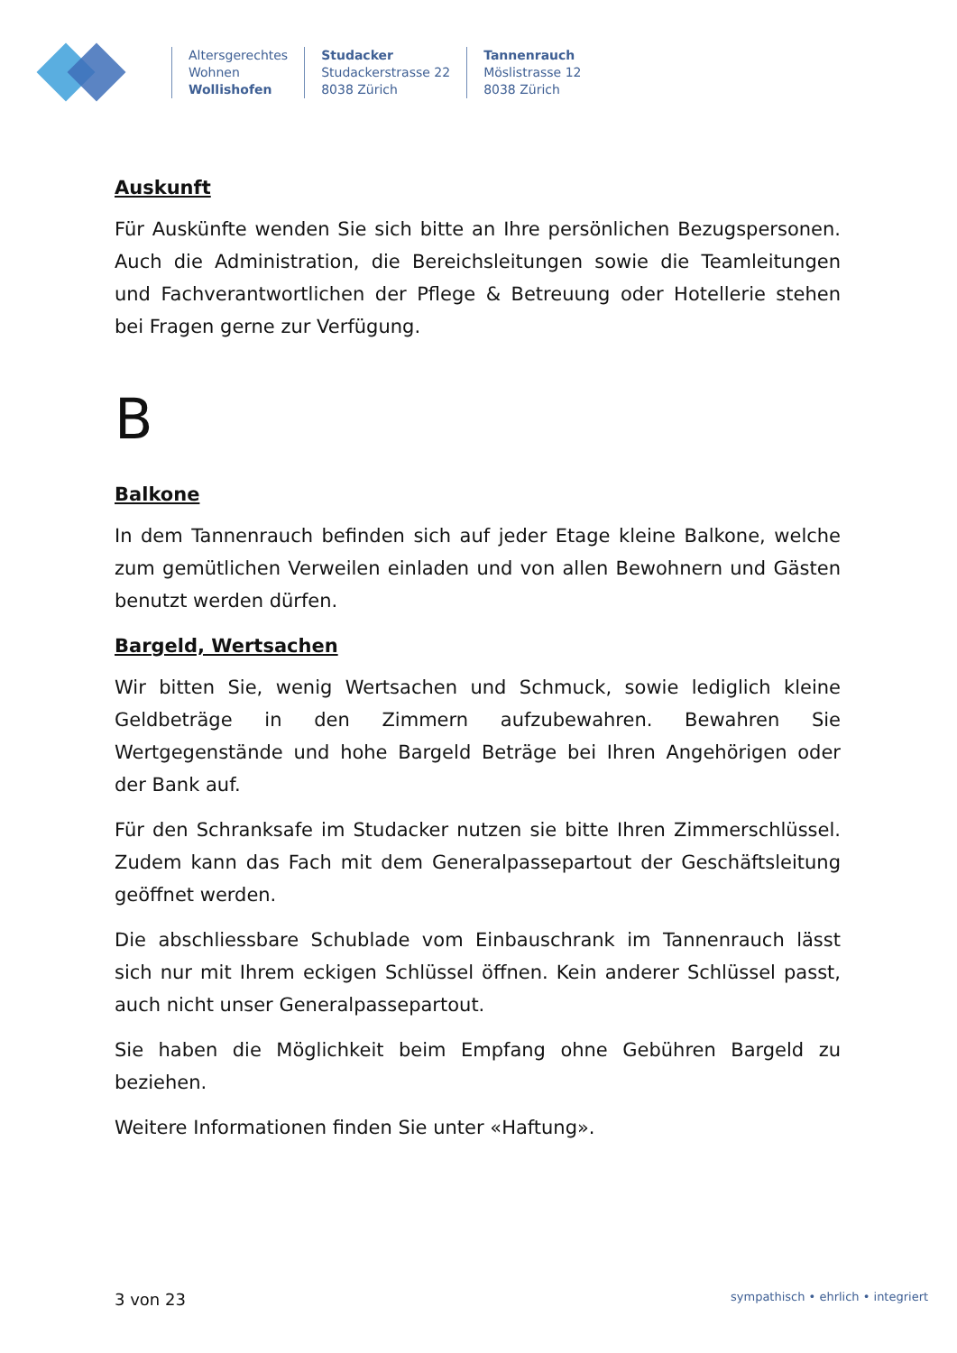Altersgerechtes
Wohnen
Wollishofen
Studacker
Studackerstrasse 22
8038 Zürich
Tannenrauch
Möslistrasse 12
8038 Zürich
Auskunft
Für Auskünfte wenden Sie sich bitte an Ihre persönlichen Bezugspersonen. Auch die Administration, die Bereichsleitungen sowie die Teamleitungen und Fachverantwortlichen der Pflege & Betreuung oder Hotellerie stehen bei Fragen gerne zur Verfügung.
B
Balkone
In dem Tannenrauch befinden sich auf jeder Etage kleine Balkone, welche zum gemütlichen Verweilen einladen und von allen Bewohnern und Gästen benutzt werden dürfen.
Bargeld, Wertsachen
Wir bitten Sie, wenig Wertsachen und Schmuck, sowie lediglich kleine Geldbeträge in den Zimmern aufzubewahren. Bewahren Sie Wertgegenstände und hohe Bargeld Beträge bei Ihren Angehörigen oder der Bank auf.
Für den Schranksafe im Studacker nutzen sie bitte Ihren Zimmerschlüssel. Zudem kann das Fach mit dem Generalpassepartout der Geschäftsleitung geöffnet werden.
Die abschliessbare Schublade vom Einbauschrank im Tannenrauch lässt sich nur mit Ihrem eckigen Schlüssel öffnen. Kein anderer Schlüssel passt, auch nicht unser Generalpassepartout.
Sie haben die Möglichkeit beim Empfang ohne Gebühren Bargeld zu beziehen.
Weitere Informationen finden Sie unter «Haftung».
3 von 23
sympathisch • ehrlich • integriert